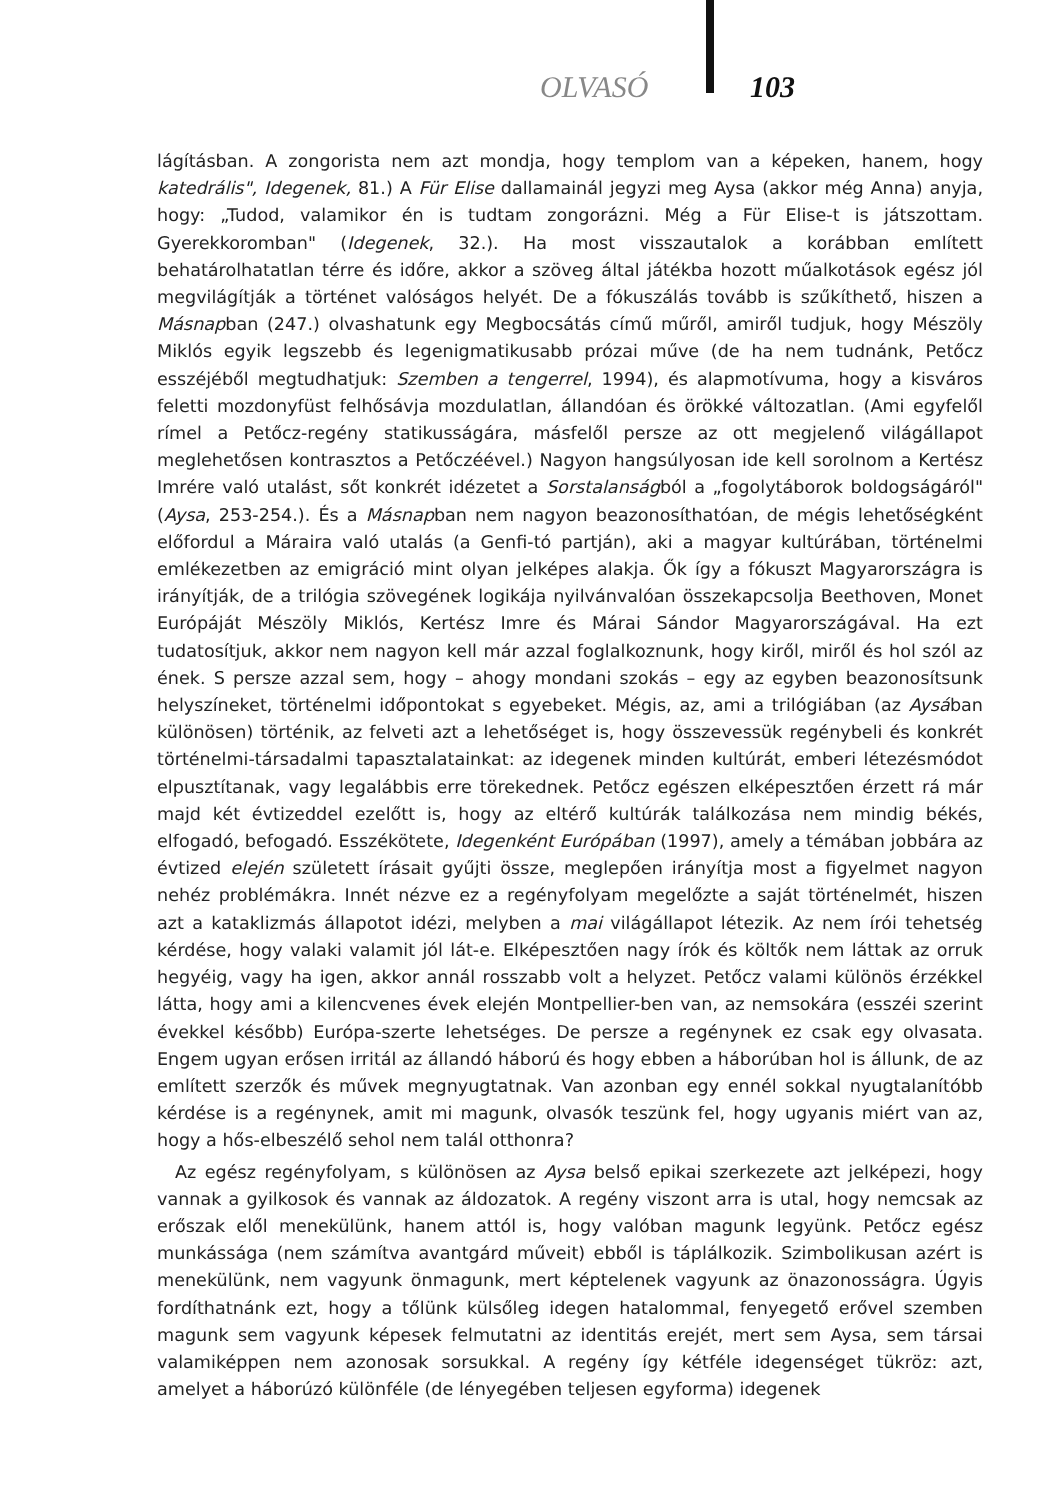OLVASÓ 103
lágításban. A zongorista nem azt mondja, hogy templom van a képeken, hanem, hogy katedrális", Idegenek, 81.) A Für Elise dallamainál jegyzi meg Aysa (akkor még Anna) anyja, hogy: „Tudod, valamikor én is tudtam zongorázni. Még a Für Elise-t is játszottam. Gyerekkoromban" (Idegenek, 32.). Ha most visszautalok a korábban említett behatárolhatatlan térre és időre, akkor a szöveg által játékba hozott műalkotások egész jól megvilágítják a történet valóságos helyét. De a fókuszálás tovább is szűkíthető, hiszen a Másnapban (247.) olvashatunk egy Megbocsátás című műről, amiről tudjuk, hogy Mészöly Miklós egyik legszebb és legenigmatikusabb prózai műve (de ha nem tudnánk, Petőcz esszéjéből megtudhatjuk: Szemben a tengerrel, 1994), és alapmotívuma, hogy a kisváros feletti mozdonyfüst felhősávja mozdulatlan, állandóan és örökké változatlan. (Ami egyfelől rímel a Petőcz-regény statikusságára, másfelől persze az ott megjelenő világállapot meglehetősen kontrasztos a Petőczéével.) Nagyon hangsúlyosan ide kell sorolnom a Kertész Imrére való utalást, sőt konkrét idézetet a Sorstalanságból a „fogolytáborok boldogságáról" (Aysa, 253-254.). És a Másnapban nem nagyon beazonosíthatóan, de mégis lehetőségként előfordul a Máraira való utalás (a Genfi-tó partján), aki a magyar kultúrában, történelmi emlékezetben az emigráció mint olyan jelképes alakja. Ők így a fókuszt Magyarországra is irányítják, de a trilógia szövegének logikája nyilvánvalóan összekapcsolja Beethoven, Monet Európáját Mészöly Miklós, Kertész Imre és Márai Sándor Magyarországával. Ha ezt tudatosítjuk, akkor nem nagyon kell már azzal foglalkoznunk, hogy kiről, miről és hol szól az ének. S persze azzal sem, hogy – ahogy mondani szokás – egy az egyben beazonosítsunk helyszíneket, történelmi időpontokat s egyebeket. Mégis, az, ami a trilógiában (az Aysában különösen) történik, az felveti azt a lehetőséget is, hogy összevessük regénybeli és konkrét történelmi-társadalmi tapasztalatainkat: az idegenek minden kultúrát, emberi létezésmódot elpusztítanak, vagy legalábbis erre törekednek. Petőcz egészen elképesztően érzett rá már majd két évtizeddel ezelőtt is, hogy az eltérő kultúrák találkozása nem mindig békés, elfogadó, befogadó. Esszékötete, Idegenként Európában (1997), amely a témában jobbára az évtized elején született írásait gyűjti össze, meglepően irányítja most a figyelmet nagyon nehéz problémákra. Innét nézve ez a regényfolyam megelőzte a saját történelmét, hiszen azt a kataklizmás állapotot idézi, melyben a mai világállapot létezik. Az nem írói tehetség kérdése, hogy valaki valamit jól lát-e. Elképesztően nagy írók és költők nem láttak az orruk hegyéig, vagy ha igen, akkor annál rosszabb volt a helyzet. Petőcz valami különös érzékkel látta, hogy ami a kilencvenes évek elején Montpellier-ben van, az nemsokára (esszéi szerint évekkel később) Európa-szerte lehetséges. De persze a regénynek ez csak egy olvasata. Engem ugyan erősen irritál az állandó háború és hogy ebben a háborúban hol is állunk, de az említett szerzők és művek megnyugtatnak. Van azonban egy ennél sokkal nyugtalanítóbb kérdése is a regénynek, amit mi magunk, olvasók teszünk fel, hogy ugyanis miért van az, hogy a hős-elbeszélő sehol nem talál otthonra?
Az egész regényfolyam, s különösen az Aysa belső epikai szerkezete azt jelképezi, hogy vannak a gyilkosok és vannak az áldozatok. A regény viszont arra is utal, hogy nemcsak az erőszak elől menekülünk, hanem attól is, hogy valóban magunk legyünk. Petőcz egész munkássága (nem számítva avantgárd műveit) ebből is táplálkozik. Szimbolikusan azért is menekülünk, nem vagyunk önmagunk, mert képtelenek vagyunk az önazonosságra. Úgyis fordíthatnánk ezt, hogy a tőlünk külsőleg idegen hatalommal, fenyegető erővel szemben magunk sem vagyunk képesek felmutatni az identitás erejét, mert sem Aysa, sem társai valamiképpen nem azonosak sorsukkal. A regény így kétféle idegenséget tükröz: azt, amelyet a háborúzó különféle (de lényegében teljesen egyforma) idegenek